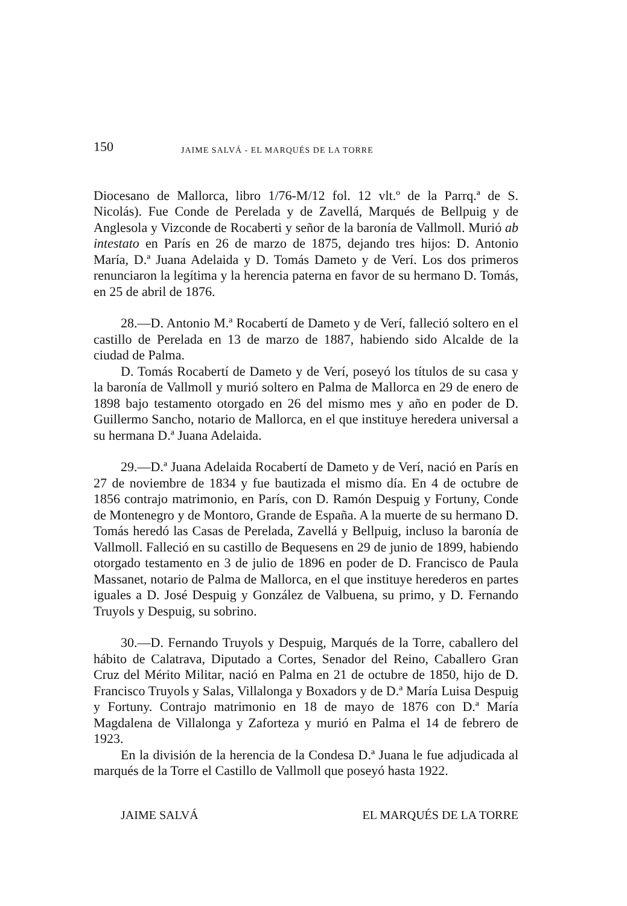150 JAIME SALVÁ - EL MARQUÉS DE LA TORRE
Diocesano de Mallorca, libro 1/76-M/12 fol. 12 vlt.º de la Parrq.ª de S. Nicolás). Fue Conde de Perelada y de Zavellá, Marqués de Bellpuig y de Anglesola y Vizconde de Rocaberti y señor de la baronía de Vallmoll. Murió ab intestato en París en 26 de marzo de 1875, dejando tres hijos: D. Antonio María, D.ª Juana Adelaida y D. Tomás Dameto y de Verí. Los dos primeros renunciaron la legítima y la herencia paterna en favor de su hermano D. Tomás, en 25 de abril de 1876.
28.—D. Antonio M.ª Rocabertí de Dameto y de Verí, falleció soltero en el castillo de Perelada en 13 de marzo de 1887, habiendo sido Alcalde de la ciudad de Palma.
D. Tomás Rocabertí de Dameto y de Verí, poseyó los títulos de su casa y la baronía de Vallmoll y murió soltero en Palma de Mallorca en 29 de enero de 1898 bajo testamento otorgado en 26 del mismo mes y año en poder de D. Guillermo Sancho, notario de Mallorca, en el que instituye heredera universal a su hermana D.ª Juana Adelaida.
29.—D.ª Juana Adelaida Rocabertí de Dameto y de Verí, nació en París en 27 de noviembre de 1834 y fue bautizada el mismo día. En 4 de octubre de 1856 contrajo matrimonio, en París, con D. Ramón Despuig y Fortuny, Conde de Montenegro y de Montoro, Grande de España. A la muerte de su hermano D. Tomás heredó las Casas de Perelada, Zavellá y Bellpuig, incluso la baronía de Vallmoll. Falleció en su castillo de Bequesens en 29 de junio de 1899, habiendo otorgado testamento en 3 de julio de 1896 en poder de D. Francisco de Paula Massanet, notario de Palma de Mallorca, en el que instituye herederos en partes iguales a D. José Despuig y González de Valbuena, su primo, y D. Fernando Truyols y Despuig, su sobrino.
30.—D. Fernando Truyols y Despuig, Marqués de la Torre, caballero del hábito de Calatrava, Diputado a Cortes, Senador del Reino, Caballero Gran Cruz del Mérito Militar, nació en Palma en 21 de octubre de 1850, hijo de D. Francisco Truyols y Salas, Villalonga y Boxadors y de D.ª María Luisa Despuig y Fortuny. Contrajo matrimonio en 18 de mayo de 1876 con D.ª María Magdalena de Villalonga y Zaforteza y murió en Palma el 14 de febrero de 1923.
En la división de la herencia de la Condesa D.ª Juana le fue adjudicada al marqués de la Torre el Castillo de Vallmoll que poseyó hasta 1922.
JAIME SALVÁ EL MARQUÉS DE LA TORRE